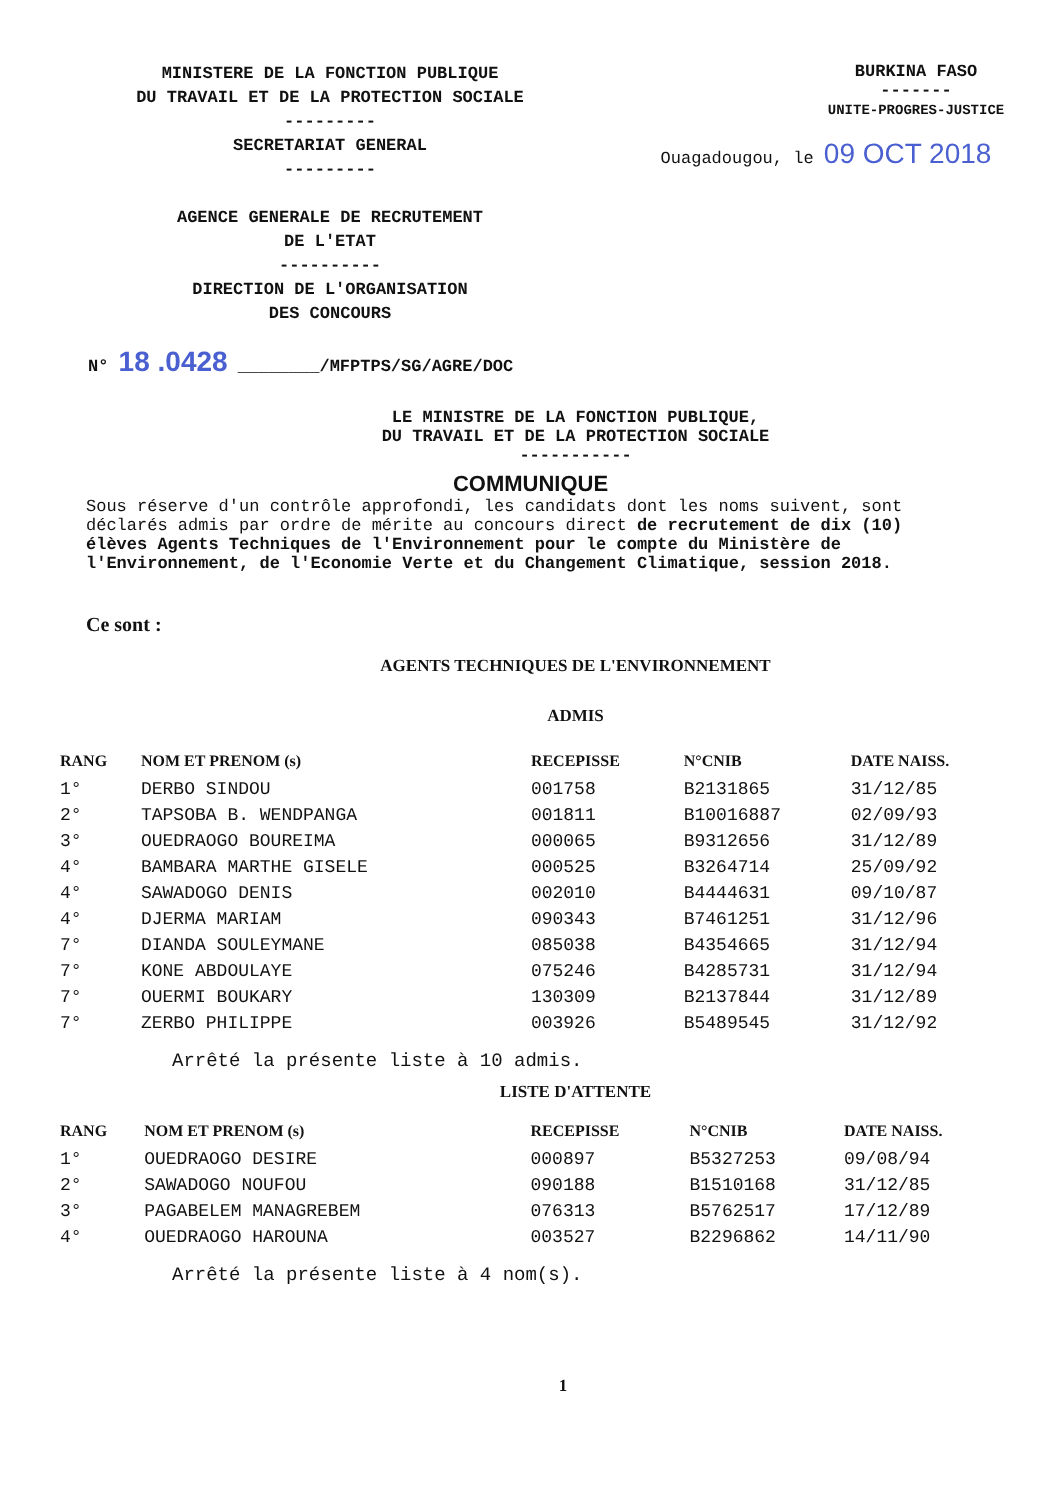MINISTERE DE LA FONCTION PUBLIQUE
DU TRAVAIL ET DE LA PROTECTION SOCIALE
---------
SECRETARIAT GENERAL
---------
AGENCE GENERALE DE RECRUTEMENT
DE L'ETAT
----------
DIRECTION DE L'ORGANISATION
DES CONCOURS
BURKINA FASO
-------
UNITE-PROGRES-JUSTICE
Ouagadougou, le 09 OCT 2018
N° 18 .0428 ________/MFPTPS/SG/AGRE/DOC
LE MINISTRE DE LA FONCTION PUBLIQUE,
DU TRAVAIL ET DE LA PROTECTION SOCIALE
-----------
COMMUNIQUE
Sous réserve d'un contrôle approfondi, les candidats dont les noms suivent, sont déclarés admis par ordre de mérite au concours direct de recrutement de dix (10) élèves Agents Techniques de l'Environnement pour le compte du Ministère de l'Environnement, de l'Economie Verte et du Changement Climatique, session 2018.
Ce sont :
AGENTS TECHNIQUES DE L'ENVIRONNEMENT
ADMIS
| RANG | NOM ET PRENOM (s) | RECEPISSE | N°CNIB | DATE NAISS. |
| --- | --- | --- | --- | --- |
| 1° | DERBO SINDOU | 001758 | B2131865 | 31/12/85 |
| 2° | TAPSOBA B. WENDPANGA | 001811 | B10016887 | 02/09/93 |
| 3° | OUEDRAOGO BOUREIMA | 000065 | B9312656 | 31/12/89 |
| 4° | BAMBARA MARTHE GISELE | 000525 | B3264714 | 25/09/92 |
| 4° | SAWADOGO DENIS | 002010 | B4444631 | 09/10/87 |
| 4° | DJERMA MARIAM | 090343 | B7461251 | 31/12/96 |
| 7° | DIANDA SOULEYMANE | 085038 | B4354665 | 31/12/94 |
| 7° | KONE ABDOULAYE | 075246 | B4285731 | 31/12/94 |
| 7° | OUERMI BOUKARY | 130309 | B2137844 | 31/12/89 |
| 7° | ZERBO PHILIPPE | 003926 | B5489545 | 31/12/92 |
Arrêté la présente liste à 10 admis.
LISTE D'ATTENTE
| RANG | NOM ET PRENOM (s) | RECEPISSE | N°CNIB | DATE NAISS. |
| --- | --- | --- | --- | --- |
| 1° | OUEDRAOGO DESIRE | 000897 | B5327253 | 09/08/94 |
| 2° | SAWADOGO NOUFOU | 090188 | B1510168 | 31/12/85 |
| 3° | PAGABELEM MANAGREBEM | 076313 | B5762517 | 17/12/89 |
| 4° | OUEDRAOGO HAROUNA | 003527 | B2296862 | 14/11/90 |
Arrêté la présente liste à 4 nom(s).
1